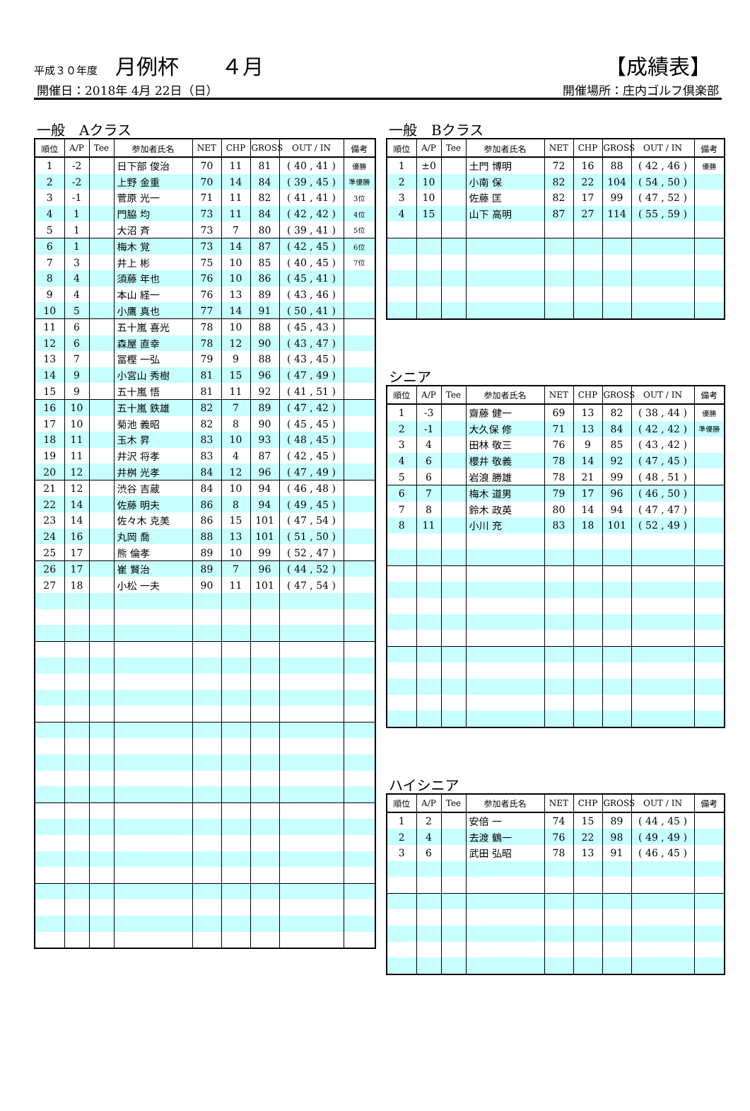平成３０年度 月例杯 ４月 【成績表】
開催日：2018年 4月 22日（日） 開催場所：庄内ゴルフ倶楽部
一般　Aクラス
| 順位 | A/P | Tee | 参加者氏名 | NET | CHP | GROSS | OUT / IN | 備考 |
| --- | --- | --- | --- | --- | --- | --- | --- | --- |
| 1 | -2 | | 日下部 俊治 | 70 | 11 | 81 | ( 40 , 41 ) | 優勝 |
| 2 | -2 | | 上野 金重 | 70 | 14 | 84 | ( 39 , 45 ) | 準優勝 |
| 3 | -1 | | 菅原 光一 | 71 | 11 | 82 | ( 41 , 41 ) | 3位 |
| 4 | 1 | | 門脇 均 | 73 | 11 | 84 | ( 42 , 42 ) | 4位 |
| 5 | 1 | | 大沼 斉 | 73 | 7 | 80 | ( 39 , 41 ) | 5位 |
| 6 | 1 | | 梅木 覚 | 73 | 14 | 87 | ( 42 , 45 ) | 6位 |
| 7 | 3 | | 井上 彬 | 75 | 10 | 85 | ( 40 , 45 ) | 7位 |
| 8 | 4 | | 須藤 年也 | 76 | 10 | 86 | ( 45 , 41 ) | |
| 9 | 4 | | 本山 経一 | 76 | 13 | 89 | ( 43 , 46 ) | |
| 10 | 5 | | 小鷹 真也 | 77 | 14 | 91 | ( 50 , 41 ) | |
| 11 | 6 | | 五十嵐 喜光 | 78 | 10 | 88 | ( 45 , 43 ) | |
| 12 | 6 | | 森屋 直幸 | 78 | 12 | 90 | ( 43 , 47 ) | |
| 13 | 7 | | 冨樫 一弘 | 79 | 9 | 88 | ( 43 , 45 ) | |
| 14 | 9 | | 小宮山 秀樹 | 81 | 15 | 96 | ( 47 , 49 ) | |
| 15 | 9 | | 五十嵐 悟 | 81 | 11 | 92 | ( 41 , 51 ) | |
| 16 | 10 | | 五十嵐 鉄雄 | 82 | 7 | 89 | ( 47 , 42 ) | |
| 17 | 10 | | 菊池 義昭 | 82 | 8 | 90 | ( 45 , 45 ) | |
| 18 | 11 | | 玉木 昇 | 83 | 10 | 93 | ( 48 , 45 ) | |
| 19 | 11 | | 井沢 将孝 | 83 | 4 | 87 | ( 42 , 45 ) | |
| 20 | 12 | | 井桝 光孝 | 84 | 12 | 96 | ( 47 , 49 ) | |
| 21 | 12 | | 渋谷 吉蔵 | 84 | 10 | 94 | ( 46 , 48 ) | |
| 22 | 14 | | 佐藤 明夫 | 86 | 8 | 94 | ( 49 , 45 ) | |
| 23 | 14 | | 佐々木 克美 | 86 | 15 | 101 | ( 47 , 54 ) | |
| 24 | 16 | | 丸岡 喬 | 88 | 13 | 101 | ( 51 , 50 ) | |
| 25 | 17 | | 熊 倫孝 | 89 | 10 | 99 | ( 52 , 47 ) | |
| 26 | 17 | | 崔 賢治 | 89 | 7 | 96 | ( 44 , 52 ) | |
| 27 | 18 | | 小松 一夫 | 90 | 11 | 101 | ( 47 , 54 ) | |
一般　Bクラス
| 順位 | A/P | Tee | 参加者氏名 | NET | CHP | GROSS | OUT / IN | 備考 |
| --- | --- | --- | --- | --- | --- | --- | --- | --- |
| 1 | ±0 | | 土門 博明 | 72 | 16 | 88 | ( 42 , 46 ) | 優勝 |
| 2 | 10 | | 小南 保 | 82 | 22 | 104 | ( 54 , 50 ) | |
| 3 | 10 | | 佐藤 匡 | 82 | 17 | 99 | ( 47 , 52 ) | |
| 4 | 15 | | 山下 高明 | 87 | 27 | 114 | ( 55 , 59 ) | |
シニア
| 順位 | A/P | Tee | 参加者氏名 | NET | CHP | GROSS | OUT / IN | 備考 |
| --- | --- | --- | --- | --- | --- | --- | --- | --- |
| 1 | -3 | | 齋藤 健一 | 69 | 13 | 82 | ( 38 , 44 ) | 優勝 |
| 2 | -1 | | 大久保 修 | 71 | 13 | 84 | ( 42 , 42 ) | 準優勝 |
| 3 | 4 | | 田林 敬三 | 76 | 9 | 85 | ( 43 , 42 ) | |
| 4 | 6 | | 櫻井 敬義 | 78 | 14 | 92 | ( 47 , 45 ) | |
| 5 | 6 | | 岩浪 勝雄 | 78 | 21 | 99 | ( 48 , 51 ) | |
| 6 | 7 | | 梅木 道男 | 79 | 17 | 96 | ( 46 , 50 ) | |
| 7 | 8 | | 鈴木 政英 | 80 | 14 | 94 | ( 47 , 47 ) | |
| 8 | 11 | | 小川 充 | 83 | 18 | 101 | ( 52 , 49 ) | |
ハイシニア
| 順位 | A/P | Tee | 参加者氏名 | NET | CHP | GROSS | OUT / IN | 備考 |
| --- | --- | --- | --- | --- | --- | --- | --- | --- |
| 1 | 2 | | 安倍 一 | 74 | 15 | 89 | ( 44 , 45 ) | |
| 2 | 4 | | 去渡 鶴一 | 76 | 22 | 98 | ( 49 , 49 ) | |
| 3 | 6 | | 武田 弘昭 | 78 | 13 | 91 | ( 46 , 45 ) | |